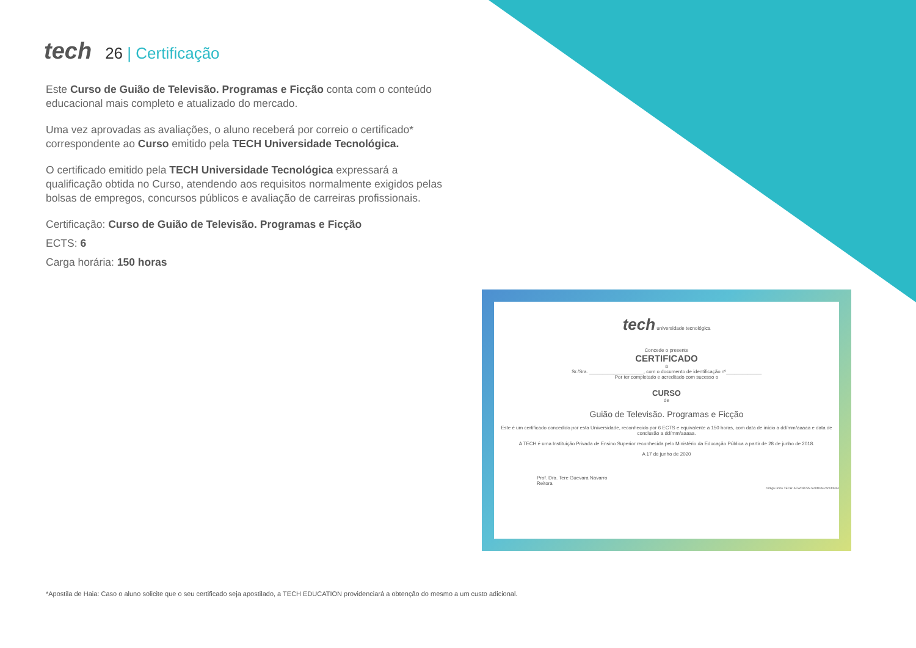tech 26 | Certificação
Este Curso de Guião de Televisão. Programas e Ficção conta com o conteúdo educacional mais completo e atualizado do mercado.
Uma vez aprovadas as avaliações, o aluno receberá por correio o certificado* correspondente ao Curso emitido pela TECH Universidade Tecnológica.
O certificado emitido pela TECH Universidade Tecnológica expressará a qualificação obtida no Curso, atendendo aos requisitos normalmente exigidos pelas bolsas de empregos, concursos públicos e avaliação de carreiras profissionais.
Certificação: Curso de Guião de Televisão. Programas e Ficção
ECTS: 6
Carga horária: 150 horas
tech universidade tecnológica
Concede o presente
CERTIFICADO
a
Sr./Sra. ____________________, com o documento de identificação nº_____________
Por ter completado e acreditado com sucesso o
CURSO
de
Guião de Televisão. Programas e Ficção
Este é um certificado concedido por esta Universidade, reconhecido por 6 ECTS e equivalente a 150 horas, com data de início a dd/mm/aaaaa e data de conclusão a dd/mm/aaaaa.
A TECH é uma Instituição Privada de Ensino Superior reconhecida pelo Ministério da Educação Pública a partir de 28 de junho de 2018.
A 17 de junho de 2020
Prof. Dra. Tere Guevara Navarro
Reitora
código único TECH: AFWOR23S techtitute.com/titulos
*Apostila de Haia: Caso o aluno solicite que o seu certificado seja apostilado, a TECH EDUCATION providenciará a obtenção do mesmo a um custo adicional.